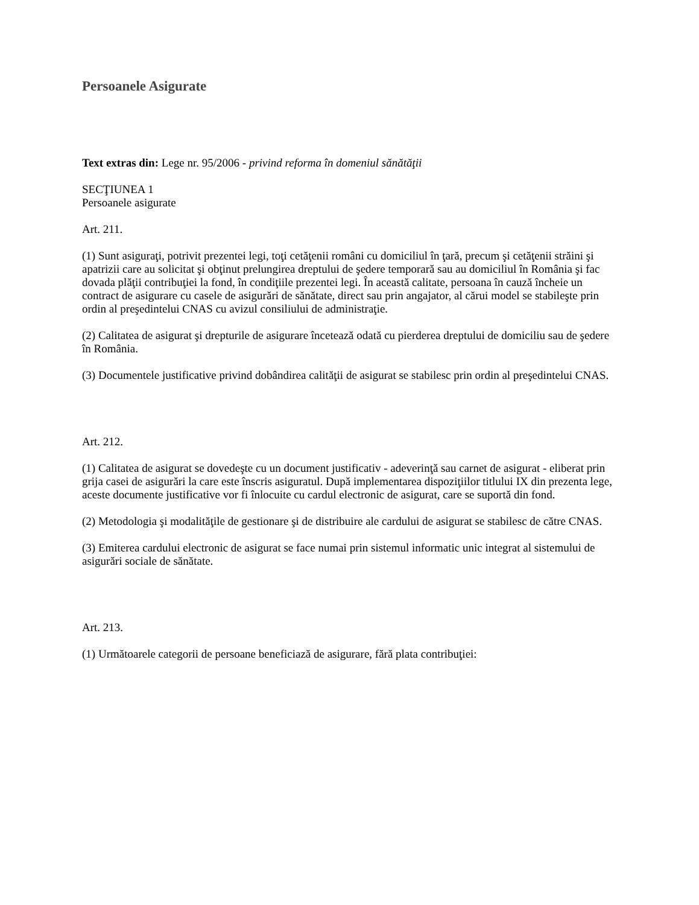Persoanele Asigurate
Text extras din: Lege nr. 95/2006 - privind reforma în domeniul sănătăţii
SECŢIUNEA 1
Persoanele asigurate
Art. 211.
(1) Sunt asiguraţi, potrivit prezentei legi, toţi cetăţenii români cu domiciliul în ţară, precum şi cetăţenii străini şi apatrizii care au solicitat şi obţinut prelungirea dreptului de şedere temporară sau au domiciliul în România şi fac dovada plăţii contribuţiei la fond, în condiţiile prezentei legi. În această calitate, persoana în cauză încheie un contract de asigurare cu casele de asigurări de sănătate, direct sau prin angajator, al cărui model se stabileşte prin ordin al preşedintelui CNAS cu avizul consiliului de administraţie.
(2) Calitatea de asigurat şi drepturile de asigurare încetează odată cu pierderea dreptului de domiciliu sau de şedere în România.
(3) Documentele justificative privind dobândirea calităţii de asigurat se stabilesc prin ordin al preşedintelui CNAS.
Art. 212.
(1) Calitatea de asigurat se dovedeşte cu un document justificativ - adeverinţă sau carnet de asigurat - eliberat prin grija casei de asigurări la care este înscris asiguratul. După implementarea dispoziţiilor titlului IX din prezenta lege, aceste documente justificative vor fi înlocuite cu cardul electronic de asigurat, care se suportă din fond.
(2) Metodologia şi modalităţile de gestionare şi de distribuire ale cardului de asigurat se stabilesc de către CNAS.
(3) Emiterea cardului electronic de asigurat se face numai prin sistemul informatic unic integrat al sistemului de asigurări sociale de sănătate.
Art. 213.
(1) Următoarele categorii de persoane beneficiază de asigurare, fără plata contribuţiei: